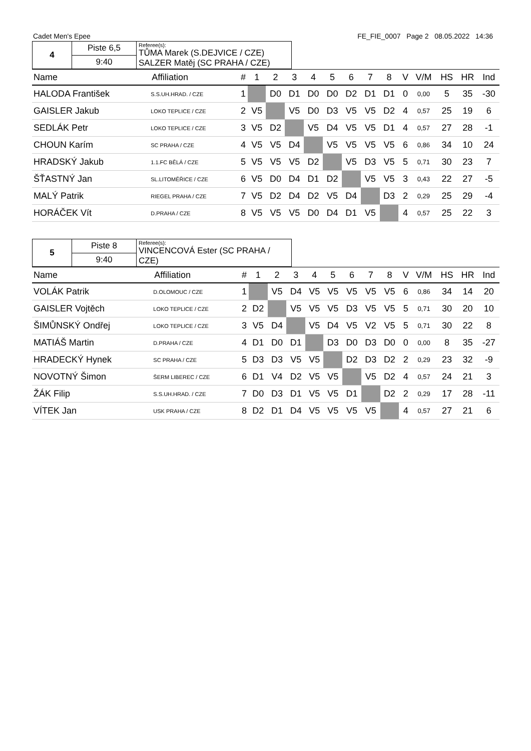Cadet Men's Epee FE_FIE_0007 Page 2 08.05.2022 14:36
| 4 | Piste 6,5 | Referee(s): TŮMA Marek (S.DEJVICE / CZE) SALZER Matěj (SC PRAHA / CZE) |
| | 9:40 | |
| Name | Affiliation | # | 1 | 2 | 3 | 4 | 5 | 6 | 7 | 8 | | V | V/M | HS | HR | Ind |
| --- | --- | --- | --- | --- | --- | --- | --- | --- | --- | --- | --- | --- | --- | --- | --- | --- |
| HALODA František | S.S.UH.HRAD. / CZE | 1 | | D0 | D1 | D0 | D0 | D2 | D1 | D1 | | 0 | 0,00 | 5 | 35 | -30 |
| GAISLER Jakub | LOKO TEPLICE / CZE | 2 | V5 | | V5 | D0 | D3 | V5 | V5 | D2 | | 4 | 0,57 | 25 | 19 | 6 |
| SEDLÁK Petr | LOKO TEPLICE / CZE | 3 | V5 | D2 | | V5 | D4 | V5 | V5 | D1 | | 4 | 0,57 | 27 | 28 | -1 |
| CHOUN Karím | SC PRAHA / CZE | 4 | V5 | V5 | D4 | | V5 | V5 | V5 | V5 | | 6 | 0,86 | 34 | 10 | 24 |
| HRADSKÝ Jakub | 1.1.FC BĚLÁ / CZE | 5 | V5 | V5 | V5 | D2 | | V5 | D3 | V5 | | 5 | 0,71 | 30 | 23 | 7 |
| ŠŤASTNÝ Jan | SL.LITOMĚŘICE / CZE | 6 | V5 | D0 | D4 | D1 | D2 | | V5 | V5 | | 3 | 0,43 | 22 | 27 | -5 |
| MALÝ Patrik | RIEGEL PRAHA / CZE | 7 | V5 | D2 | D4 | D2 | V5 | D4 | | D3 | | 2 | 0,29 | 25 | 29 | -4 |
| HORÁČEK Vít | D.PRAHA / CZE | 8 | V5 | V5 | V5 | D0 | D4 | D1 | V5 | | | 4 | 0,57 | 25 | 22 | 3 |
| 5 | Piste 8 | Referee(s): VINCENCOVÁ Ester (SC PRAHA / CZE) |
| | 9:40 | |
| Name | Affiliation | # | 1 | 2 | 3 | 4 | 5 | 6 | 7 | 8 | | V | V/M | HS | HR | Ind |
| --- | --- | --- | --- | --- | --- | --- | --- | --- | --- | --- | --- | --- | --- | --- | --- | --- |
| VOLÁK Patrik | D.OLOMOUC / CZE | 1 | | V5 | D4 | V5 | V5 | V5 | V5 | V5 | | 6 | 0,86 | 34 | 14 | 20 |
| GAISLER Vojtěch | LOKO TEPLICE / CZE | 2 | D2 | | V5 | V5 | V5 | D3 | V5 | V5 | | 5 | 0,71 | 30 | 20 | 10 |
| ŠIMŮNSKÝ Ondřej | LOKO TEPLICE / CZE | 3 | V5 | D4 | | V5 | D4 | V5 | V2 | V5 | | 5 | 0,71 | 30 | 22 | 8 |
| MATIÁŠ Martin | D.PRAHA / CZE | 4 | D1 | D0 | D1 | | D3 | D0 | D3 | D0 | | 0 | 0,00 | 8 | 35 | -27 |
| HRADECKÝ Hynek | SC PRAHA / CZE | 5 | D3 | D3 | V5 | V5 | | D2 | D3 | D2 | | 2 | 0,29 | 23 | 32 | -9 |
| NOVOTNÝ Šimon | ŠERM LIBEREC / CZE | 6 | D1 | V4 | D2 | V5 | V5 | | V5 | D2 | | 4 | 0,57 | 24 | 21 | 3 |
| ŽÁK Filip | S.S.UH.HRAD. / CZE | 7 | D0 | D3 | D1 | V5 | V5 | D1 | | D2 | | 2 | 0,29 | 17 | 28 | -11 |
| VÍTEK Jan | USK PRAHA / CZE | 8 | D2 | D1 | D4 | V5 | V5 | V5 | V5 | | | 4 | 0,57 | 27 | 21 | 6 |